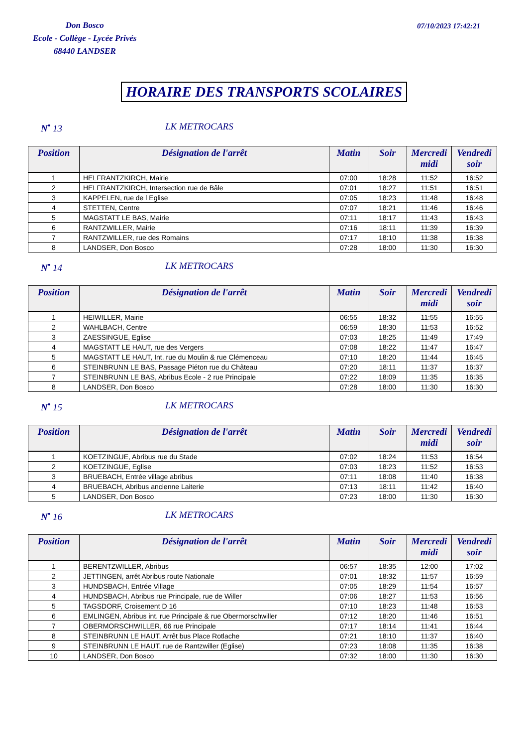Don Bosco
Ecole - Collège - Lycée Privés
68440 LANDSER
07/10/2023 17:42:21
HORAIRE DES TRANSPORTS SCOLAIRES
N<sup>•</sup> 13 LK METROCARS
| Position | Désignation de l'arrêt | Matin | Soir | Mercredi midi | Vendredi soir |
| --- | --- | --- | --- | --- | --- |
| 1 | HELFRANTZKIRCH, Mairie | 07:00 | 18:28 | 11:52 | 16:52 |
| 2 | HELFRANTZKIRCH, Intersection rue de Bâle | 07:01 | 18:27 | 11:51 | 16:51 |
| 3 | KAPPELEN, rue de l Eglise | 07:05 | 18:23 | 11:48 | 16:48 |
| 4 | STETTEN, Centre | 07:07 | 18:21 | 11:46 | 16:46 |
| 5 | MAGSTATT LE BAS, Mairie | 07:11 | 18:17 | 11:43 | 16:43 |
| 6 | RANTZWILLER, Mairie | 07:16 | 18:11 | 11:39 | 16:39 |
| 7 | RANTZWILLER, rue des Romains | 07:17 | 18:10 | 11:38 | 16:38 |
| 8 | LANDSER, Don Bosco | 07:28 | 18:00 | 11:30 | 16:30 |
N<sup>•</sup> 14 LK METROCARS
| Position | Désignation de l'arrêt | Matin | Soir | Mercredi midi | Vendredi soir |
| --- | --- | --- | --- | --- | --- |
| 1 | HEIWILLER, Mairie | 06:55 | 18:32 | 11:55 | 16:55 |
| 2 | WAHLBACH, Centre | 06:59 | 18:30 | 11:53 | 16:52 |
| 3 | ZAESSINGUE, Eglise | 07:03 | 18:25 | 11:49 | 17:49 |
| 4 | MAGSTATT LE HAUT, rue des Vergers | 07:08 | 18:22 | 11:47 | 16:47 |
| 5 | MAGSTATT LE HAUT, Int. rue du Moulin & rue Clémenceau | 07:10 | 18:20 | 11:44 | 16:45 |
| 6 | STEINBRUNN LE BAS, Passage Piéton rue du Château | 07:20 | 18:11 | 11:37 | 16:37 |
| 7 | STEINBRUNN LE BAS, Abribus Ecole - 2 rue Principale | 07:22 | 18:09 | 11:35 | 16:35 |
| 8 | LANDSER, Don Bosco | 07:28 | 18:00 | 11:30 | 16:30 |
N<sup>•</sup> 15 LK METROCARS
| Position | Désignation de l'arrêt | Matin | Soir | Mercredi midi | Vendredi soir |
| --- | --- | --- | --- | --- | --- |
| 1 | KOETZINGUE, Abribus rue du Stade | 07:02 | 18:24 | 11:53 | 16:54 |
| 2 | KOETZINGUE, Eglise | 07:03 | 18:23 | 11:52 | 16:53 |
| 3 | BRUEBACH, Entrée village abribus | 07:11 | 18:08 | 11:40 | 16:38 |
| 4 | BRUEBACH, Abribus ancienne Laiterie | 07:13 | 18:11 | 11:42 | 16:40 |
| 5 | LANDSER, Don Bosco | 07:23 | 18:00 | 11:30 | 16:30 |
N<sup>•</sup> 16 LK METROCARS
| Position | Désignation de l'arrêt | Matin | Soir | Mercredi midi | Vendredi soir |
| --- | --- | --- | --- | --- | --- |
| 1 | BERENTZWILLER, Abribus | 06:57 | 18:35 | 12:00 | 17:02 |
| 2 | JETTINGEN, arrêt Abribus route Nationale | 07:01 | 18:32 | 11:57 | 16:59 |
| 3 | HUNDSBACH, Entrée Village | 07:05 | 18:29 | 11:54 | 16:57 |
| 4 | HUNDSBACH, Abribus rue Principale, rue de Willer | 07:06 | 18:27 | 11:53 | 16:56 |
| 5 | TAGSDORF, Croisement D 16 | 07:10 | 18:23 | 11:48 | 16:53 |
| 6 | EMLINGEN, Abribus int. rue Principale & rue Obermorschwiller | 07:12 | 18:20 | 11:46 | 16:51 |
| 7 | OBERMORSCHWILLER, 66 rue Principale | 07:17 | 18:14 | 11:41 | 16:44 |
| 8 | STEINBRUNN LE HAUT, Arrêt bus Place Rotlache | 07:21 | 18:10 | 11:37 | 16:40 |
| 9 | STEINBRUNN LE HAUT, rue de Rantzwiller (Eglise) | 07:23 | 18:08 | 11:35 | 16:38 |
| 10 | LANDSER, Don Bosco | 07:32 | 18:00 | 11:30 | 16:30 |